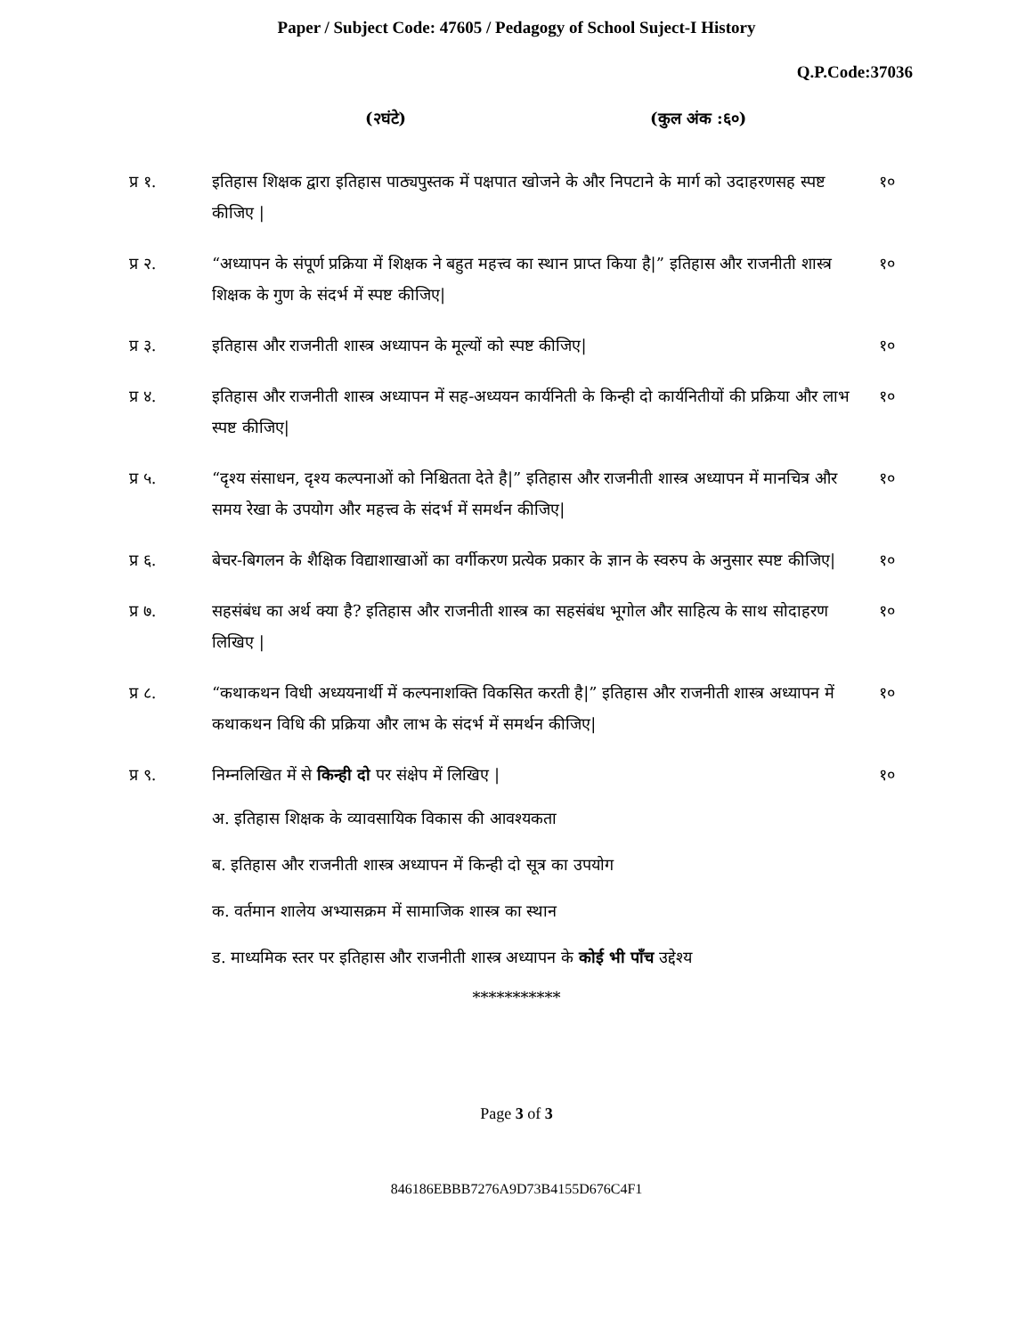Paper / Subject Code: 47605 / Pedagogy of School Suject-I History
Q.P.Code:37036
(२घंटे) (कुल अंक :६०)
प्र १. इतिहास शिक्षक द्वारा इतिहास पाठ्यपुस्तक में पक्षपात खोजने के और निपटाने के मार्ग को उदाहरणसह स्पष्ट कीजिए |
१०
प्र २. “अध्यापन के संपूर्ण प्रक्रिया में शिक्षक ने बहुत महत्त्व का स्थान प्राप्त किया है|” इतिहास और राजनीती शास्त्र शिक्षक के गुण के संदर्भ में स्पष्ट कीजिए|
१०
प्र ३. इतिहास और राजनीती शास्त्र अध्यापन के मूल्यों को स्पष्ट कीजिए|
१०
प्र ४. इतिहास और राजनीती शास्त्र अध्यापन में सह-अध्ययन कार्यनिती के किन्ही दो कार्यनितीयों की प्रक्रिया और लाभ स्पष्ट कीजिए|
१०
प्र ५. “दृश्य संसाधन, दृश्य कल्पनाओं को निश्चितता देते है|” इतिहास और राजनीती शास्त्र अध्यापन में मानचित्र और समय रेखा के उपयोग और महत्त्व के संदर्भ में समर्थन कीजिए|
१०
प्र ६. बेचर-बिगलन के शैक्षिक विद्याशाखाओं का वर्गीकरण प्रत्येक प्रकार के ज्ञान के स्वरुप के अनुसार स्पष्ट कीजिए|
१०
प्र ७. सहसंबंध का अर्थ क्या है? इतिहास और राजनीती शास्त्र का सहसंबंध भूगोल और साहित्य के साथ सोदाहरण लिखिए |
१०
प्र ८. “कथाकथन विधी अध्ययनार्थी में कल्पनाशक्ति विकसित करती है|” इतिहास और राजनीती शास्त्र अध्यापन में कथाकथन विधि की प्रक्रिया और लाभ के संदर्भ में समर्थन कीजिए|
१०
प्र ९. निम्नलिखित में से किन्ही दो पर संक्षेप में लिखिए |
१०
अ. इतिहास शिक्षक के व्यावसायिक विकास की आवश्यकता
ब. इतिहास और राजनीती शास्त्र अध्यापन में किन्ही दो सूत्र का उपयोग
क. वर्तमान शालेय अभ्यासक्रम में सामाजिक शास्त्र का स्थान
ड. माध्यमिक स्तर पर इतिहास और राजनीती शास्त्र अध्यापन के कोई भी पाँच उद्देश्य
***********
Page 3 of 3
846186EBBB7276A9D73B4155D676C4F1